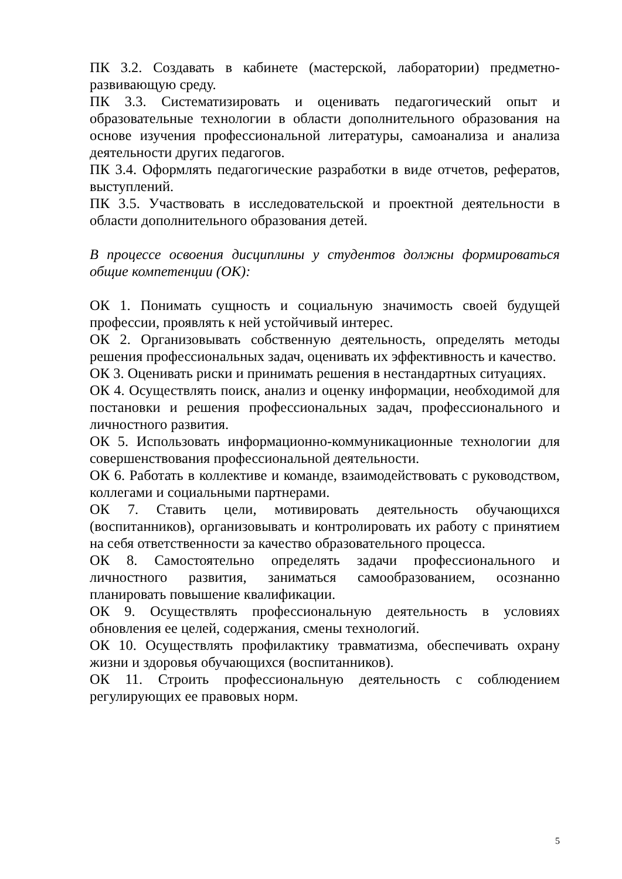ПК 3.2. Создавать в кабинете (мастерской, лаборатории) предметно-развивающую среду.
ПК 3.3. Систематизировать и оценивать педагогический опыт и образовательные технологии в области дополнительного образования на основе изучения профессиональной литературы, самоанализа и анализа деятельности других педагогов.
ПК 3.4. Оформлять педагогические разработки в виде отчетов, рефератов, выступлений.
ПК 3.5. Участвовать в исследовательской и проектной деятельности в области дополнительного образования детей.
В процессе освоения дисциплины у студентов должны формироваться общие компетенции (ОК):
ОК 1. Понимать сущность и социальную значимость своей будущей профессии, проявлять к ней устойчивый интерес.
ОК 2. Организовывать собственную деятельность, определять методы решения профессиональных задач, оценивать их эффективность и качество.
ОК 3. Оценивать риски и принимать решения в нестандартных ситуациях.
ОК 4. Осуществлять поиск, анализ и оценку информации, необходимой для постановки и решения профессиональных задач, профессионального и личностного развития.
ОК 5. Использовать информационно-коммуникационные технологии для совершенствования профессиональной деятельности.
ОК 6. Работать в коллективе и команде, взаимодействовать с руководством, коллегами и социальными партнерами.
ОК 7. Ставить цели, мотивировать деятельность обучающихся (воспитанников), организовывать и контролировать их работу с принятием на себя ответственности за качество образовательного процесса.
ОК 8. Самостоятельно определять задачи профессионального и личностного развития, заниматься самообразованием, осознанно планировать повышение квалификации.
ОК 9. Осуществлять профессиональную деятельность в условиях обновления ее целей, содержания, смены технологий.
ОК 10. Осуществлять профилактику травматизма, обеспечивать охрану жизни и здоровья обучающихся (воспитанников).
ОК 11. Строить профессиональную деятельность с соблюдением регулирующих ее правовых норм.
5